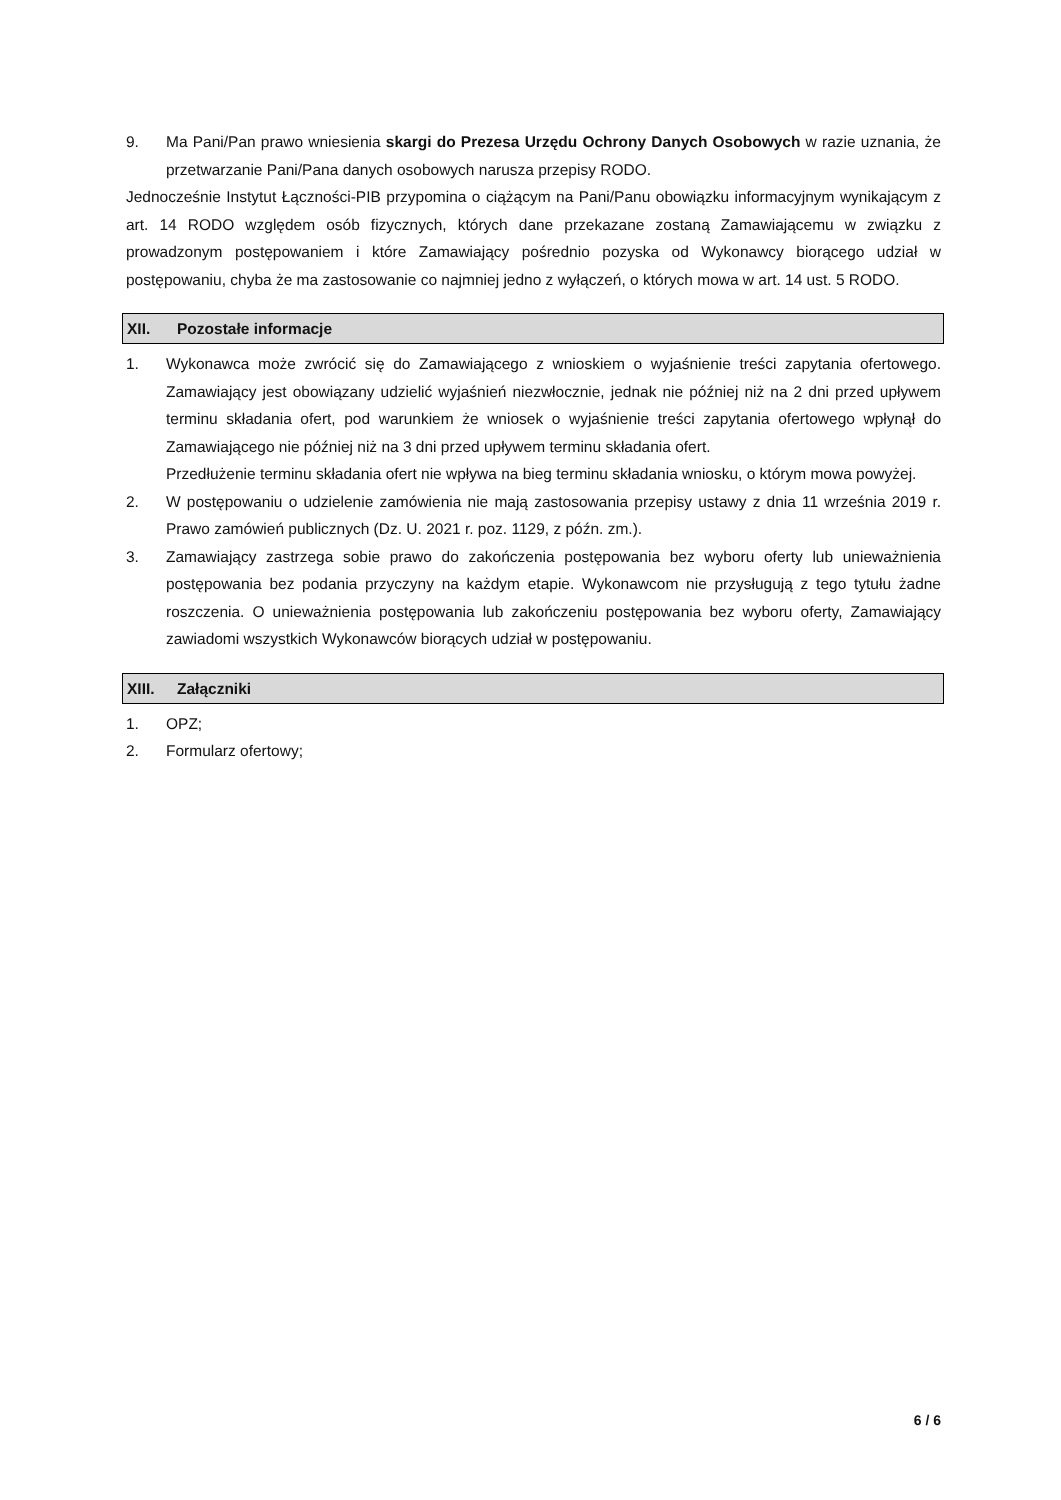9. Ma Pani/Pan prawo wniesienia skargi do Prezesa Urzędu Ochrony Danych Osobowych w razie uznania, że przetwarzanie Pani/Pana danych osobowych narusza przepisy RODO.
Jednocześnie Instytut Łączności-PIB przypomina o ciążącym na Pani/Panu obowiązku informacyjnym wynikającym z art. 14 RODO względem osób fizycznych, których dane przekazane zostaną Zamawiającemu w związku z prowadzonym postępowaniem i które Zamawiający pośrednio pozyska od Wykonawcy biorącego udział w postępowaniu, chyba że ma zastosowanie co najmniej jedno z wyłączeń, o których mowa w art. 14 ust. 5 RODO.
XII. Pozostałe informacje
1. Wykonawca może zwrócić się do Zamawiającego z wnioskiem o wyjaśnienie treści zapytania ofertowego. Zamawiający jest obowiązany udzielić wyjaśnień niezwłocznie, jednak nie później niż na 2 dni przed upływem terminu składania ofert, pod warunkiem że wniosek o wyjaśnienie treści zapytania ofertowego wpłynął do Zamawiającego nie później niż na 3 dni przed upływem terminu składania ofert.
Przedłużenie terminu składania ofert nie wpływa na bieg terminu składania wniosku, o którym mowa powyżej.
2. W postępowaniu o udzielenie zamówienia nie mają zastosowania przepisy ustawy z dnia 11 września 2019 r. Prawo zamówień publicznych (Dz. U. 2021 r. poz. 1129, z późn. zm.).
3. Zamawiający zastrzega sobie prawo do zakończenia postępowania bez wyboru oferty lub unieważnienia postępowania bez podania przyczyny na każdym etapie. Wykonawcom nie przysługują z tego tytułu żadne roszczenia. O unieważnienia postępowania lub zakończeniu postępowania bez wyboru oferty, Zamawiający zawiadomi wszystkich Wykonawców biorących udział w postępowaniu.
XIII. Załączniki
1. OPZ;
2. Formularz ofertowy;
6 / 6